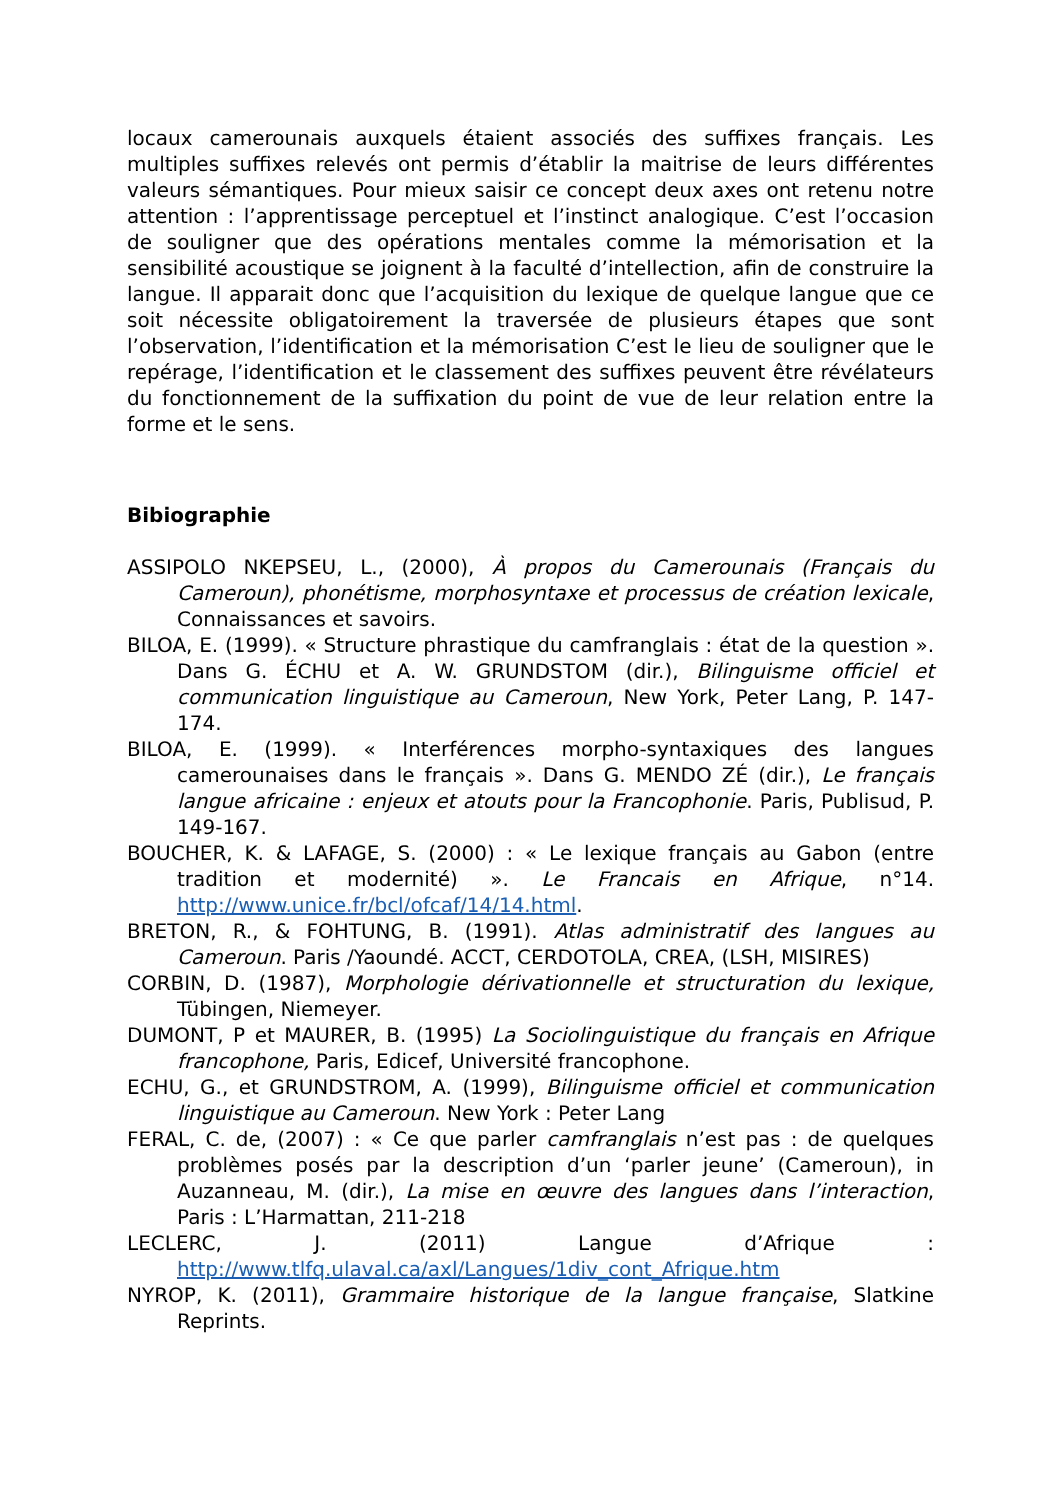locaux camerounais auxquels étaient associés des suffixes français. Les multiples suffixes relevés ont permis d’établir la maitrise de leurs différentes valeurs sémantiques. Pour mieux saisir ce concept deux axes ont retenu notre attention : l’apprentissage perceptuel et l’instinct analogique. C’est l’occasion de souligner que des opérations mentales comme la mémorisation et la sensibilité acoustique se joignent à la faculté d’intellection, afin de construire la langue. Il apparait donc que l’acquisition du lexique de quelque langue que ce soit nécessite obligatoirement la traversée de plusieurs étapes que sont l’observation, l’identification et la mémorisation C’est le lieu de souligner que le repérage, l’identification et le classement des suffixes peuvent être révélateurs du fonctionnement de la suffixation du point de vue de leur relation entre la forme et le sens.
Bibiographie
ASSIPOLO NKEPSEU, L., (2000), À propos du Camerounais (Français du Cameroun), phonétisme, morphosyntaxe et processus de création lexicale, Connaissances et savoirs.
BILOA, E. (1999). « Structure phrastique du camfranglais : état de la question ». Dans G. ÉCHU et A. W. GRUNDSTOM (dir.), Bilinguisme officiel et communication linguistique au Cameroun, New York, Peter Lang, P. 147-174.
BILOA, E. (1999). « Interférences morpho-syntaxiques des langues camerounaises dans le français ». Dans G. MENDO ZÉ (dir.), Le français langue africaine : enjeux et atouts pour la Francophonie. Paris, Publisud, P. 149-167.
BOUCHER, K. & LAFAGE, S. (2000) : « Le lexique français au Gabon (entre tradition et modernité) ». Le Francais en Afrique, n°14. http://www.unice.fr/bcl/ofcaf/14/14.html.
BRETON, R., & FOHTUNG, B. (1991). Atlas administratif des langues au Cameroun. Paris /Yaoundé. ACCT, CERDOTOLA, CREA, (LSH, MISIRES)
CORBIN, D. (1987), Morphologie dérivationnelle et structuration du lexique, Tübingen, Niemeyer.
DUMONT, P et MAURER, B. (1995) La Sociolinguistique du français en Afrique francophone, Paris, Edicef, Université francophone.
ECHU, G., et GRUNDSTROM, A. (1999), Bilinguisme officiel et communication linguistique au Cameroun. New York : Peter Lang
FERAL, C. de, (2007) : « Ce que parler camfranglais n’est pas : de quelques problèmes posés par la description d’un ‘parler jeune’ (Cameroun), in Auzanneau, M. (dir.), La mise en œuvre des langues dans l’interaction, Paris : L’Harmattan, 211-218
LECLERC, J. (2011) Langue d’Afrique : http://www.tlfq.ulaval.ca/axl/Langues/1div_cont_Afrique.htm
NYROP, K. (2011), Grammaire historique de la langue française, Slatkine Reprints.